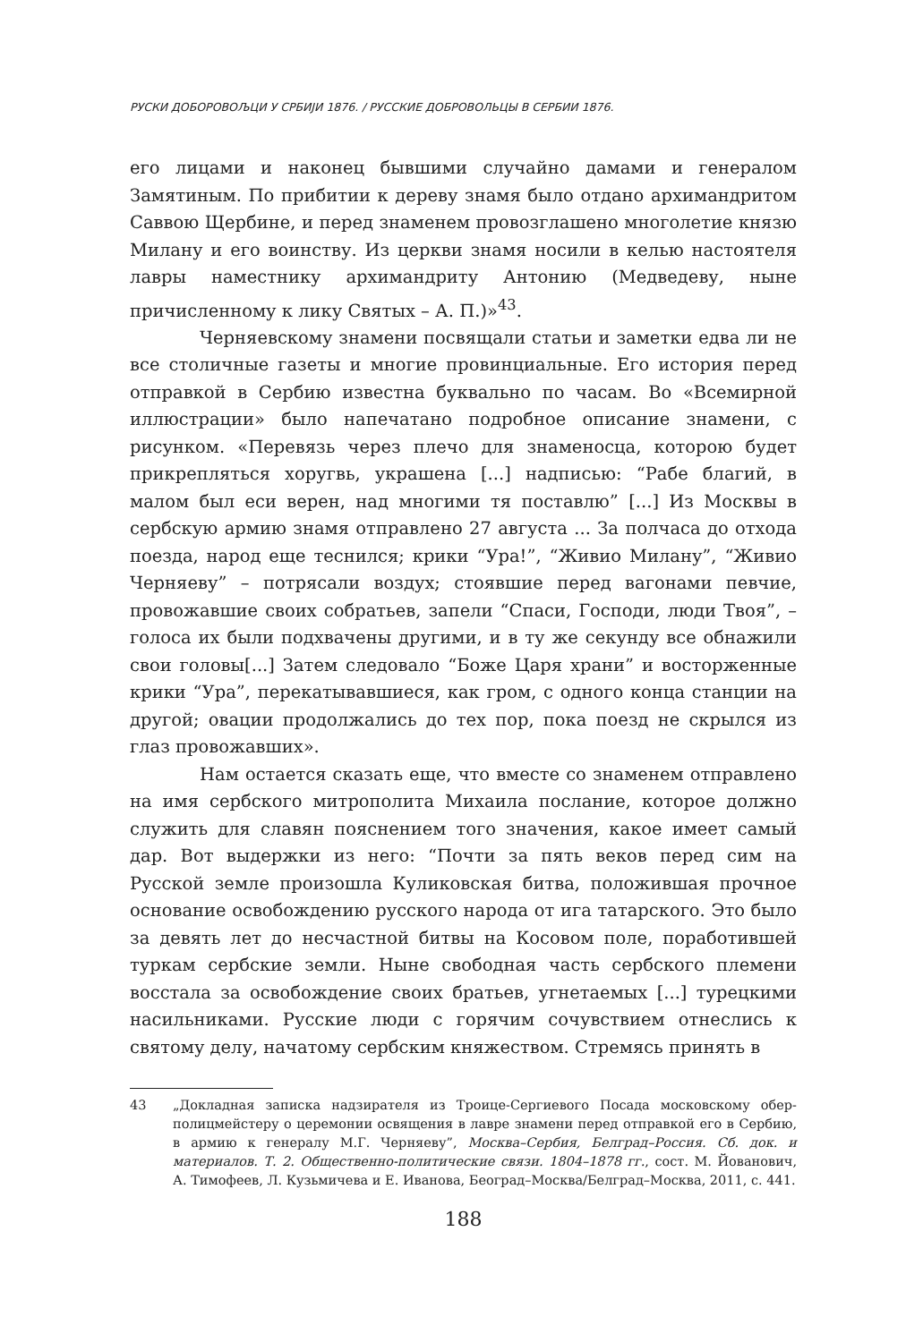РУСКИ ДОБОРОВОЉЦИ У СРБИЈИ 1876. / РУССКИЕ ДОБРОВОЛЬЦЫ В СЕРБИИ 1876.
его лицами и наконец бывшими случайно дамами и генералом Замятиным. По прибитии к дереву знамя было отдано архимандритом Саввою Щербине, и перед знаменем провозглашено многолетие князю Милану и его воинству. Из церкви знамя носили в келью настоятеля лавры наместнику архимандриту Антонию (Медведеву, ныне причисленному к лику Святых – А. П.)»<sup>43</sup>.
Черняевскому знамени посвящали статьи и заметки едва ли не все столичные газеты и многие провинциальные. Его история перед отправкой в Сербию известна буквально по часам. Во «Всемирной иллюстрации» было напечатано подробное описание знамени, с рисунком. «Перевязь через плечо для знаменосца, которою будет прикрепляться хоругвь, украшена [...] надписью: “Рабе благий, в малом был еси верен, над многими тя поставлю” [...] Из Москвы в сербскую армию знамя отправлено 27 августа ... За полчаса до отхода поезда, народ еще теснился; крики “Ура!”, “Живио Милану”, “Живио Черняеву” – потрясали воздух; стоявшие перед вагонами певчие, провожавшие своих собратьев, запели “Спаси, Господи, люди Твоя”, – голоса их были подхвачены другими, и в ту же секунду все обнажили свои головы[...] Затем следовало “Боже Царя храни” и восторженные крики “Ура”, перекатывавшиеся, как гром, с одного конца станции на другой; овации продолжались до тех пор, пока поезд не скрылся из глаз провожавших».
Нам остается сказать еще, что вместе со знаменем отправлено на имя сербского митрополита Михаила послание, которое должно служить для славян пояснением того значения, какое имеет самый дар. Вот выдержки из него: “Почти за пять веков перед сим на Русской земле произошла Куликовская битва, положившая прочное основание освобождению русского народа от ига татарского. Это было за девять лет до несчастной битвы на Косовом поле, поработившей туркам сербские земли. Ныне свободная часть сербского племени восстала за освобождение своих братьев, угнетаемых [...] турецкими насильниками. Русские люди с горячим сочувствием отнеслись к святому делу, начатому сербским княжеством. Стремясь принять в
43 „Докладная записка надзирателя из Троице-Сергиевого Посада московскому обер-полицмейстеру о церемонии освящения в лавре знамени перед отправкой его в Сербию, в армию к генералу М.Г. Черняеву”, Москва–Сербия, Белград–Россия. Сб. док. и материалов. Т. 2. Общественно-политические связи. 1804–1878 гг., сост. М. Йованович, А. Тимофеев, Л. Кузьмичева и Е. Иванова, Београд–Москва/Белград–Москва, 2011, с. 441.
188